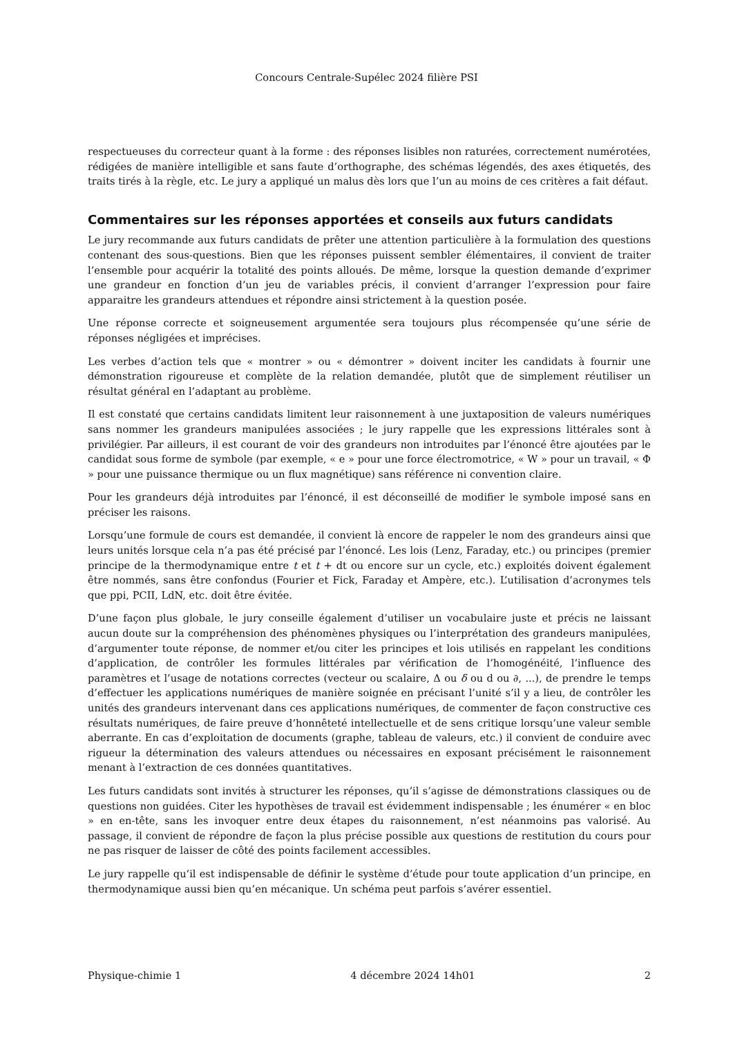Concours Centrale-Supélec 2024 filière PSI
respectueuses du correcteur quant à la forme : des réponses lisibles non raturées, correctement numérotées, rédigées de manière intelligible et sans faute d’orthographe, des schémas légendés, des axes étiquetés, des traits tirés à la règle, etc. Le jury a appliqué un malus dès lors que l’un au moins de ces critères a fait défaut.
Commentaires sur les réponses apportées et conseils aux futurs candidats
Le jury recommande aux futurs candidats de prêter une attention particulière à la formulation des questions contenant des sous-questions. Bien que les réponses puissent sembler élémentaires, il convient de traiter l’ensemble pour acquérir la totalité des points alloués. De même, lorsque la question demande d’exprimer une grandeur en fonction d’un jeu de variables précis, il convient d’arranger l’expression pour faire apparaitre les grandeurs attendues et répondre ainsi strictement à la question posée.
Une réponse correcte et soigneusement argumentée sera toujours plus récompensée qu’une série de réponses négligées et imprécises.
Les verbes d’action tels que « montrer » ou « démontrer » doivent inciter les candidats à fournir une démonstration rigoureuse et complète de la relation demandée, plutôt que de simplement réutiliser un résultat général en l’adaptant au problème.
Il est constaté que certains candidats limitent leur raisonnement à une juxtaposition de valeurs numériques sans nommer les grandeurs manipulées associées ; le jury rappelle que les expressions littérales sont à privilégier. Par ailleurs, il est courant de voir des grandeurs non introduites par l’énoncé être ajoutées par le candidat sous forme de symbole (par exemple, « e » pour une force électromotrice, « W » pour un travail, « Φ » pour une puissance thermique ou un flux magnétique) sans référence ni convention claire.
Pour les grandeurs déjà introduites par l’énoncé, il est déconseillé de modifier le symbole imposé sans en préciser les raisons.
Lorsqu’une formule de cours est demandée, il convient là encore de rappeler le nom des grandeurs ainsi que leurs unités lorsque cela n’a pas été précisé par l’énoncé. Les lois (Lenz, Faraday, etc.) ou principes (premier principe de la thermodynamique entre t et t + dt ou encore sur un cycle, etc.) exploités doivent également être nommés, sans être confondus (Fourier et Fick, Faraday et Ampère, etc.). L’utilisation d’acronymes tels que ppi, PCII, LdN, etc. doit être évitée.
D’une façon plus globale, le jury conseille également d’utiliser un vocabulaire juste et précis ne laissant aucun doute sur la compréhension des phénomènes physiques ou l’interprétation des grandeurs manipulées, d’argumenter toute réponse, de nommer et/ou citer les principes et lois utilisés en rappelant les conditions d’application, de contrôler les formules littérales par vérification de l’homogénéité, l’influence des paramètres et l’usage de notations correctes (vecteur ou scalaire, Δ ou δ ou d ou ∂, ...), de prendre le temps d’effectuer les applications numériques de manière soignée en précisant l’unité s’il y a lieu, de contrôler les unités des grandeurs intervenant dans ces applications numériques, de commenter de façon constructive ces résultats numériques, de faire preuve d’honnêteté intellectuelle et de sens critique lorsqu’une valeur semble aberrante. En cas d’exploitation de documents (graphe, tableau de valeurs, etc.) il convient de conduire avec rigueur la détermination des valeurs attendues ou nécessaires en exposant précisément le raisonnement menant à l’extraction de ces données quantitatives.
Les futurs candidats sont invités à structurer les réponses, qu’il s’agisse de démonstrations classiques ou de questions non guidées. Citer les hypothèses de travail est évidemment indispensable ; les énumérer « en bloc » en en-tête, sans les invoquer entre deux étapes du raisonnement, n’est néanmoins pas valorisé. Au passage, il convient de répondre de façon la plus précise possible aux questions de restitution du cours pour ne pas risquer de laisser de côté des points facilement accessibles.
Le jury rappelle qu’il est indispensable de définir le système d’étude pour toute application d’un principe, en thermodynamique aussi bien qu’en mécanique. Un schéma peut parfois s’avérer essentiel.
Physique-chimie 1 4 décembre 2024 14h01 2